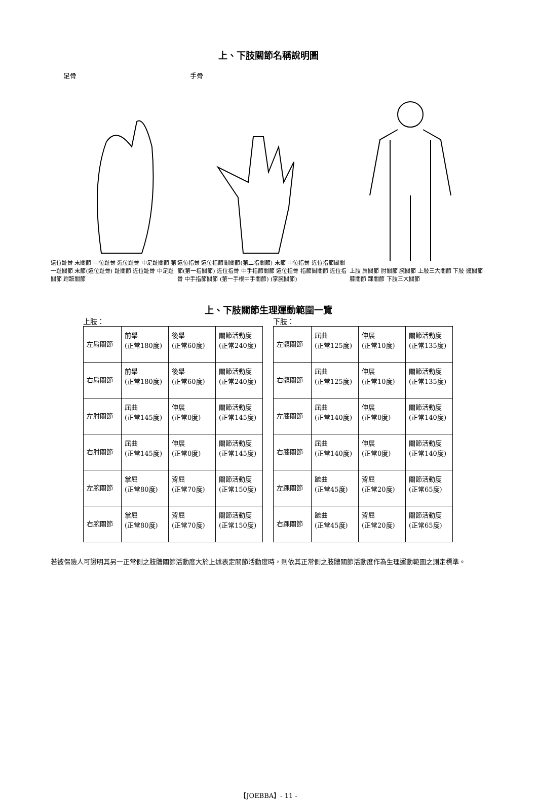上、下肢關節名稱說明圖
足骨 手骨
遠位趾骨 末關節 中位趾骨 近位趾骨 中足趾關節 第一趾關節 末節(遠位趾骨) 趾關節 近位趾骨 中足趾關節 跗蹠關節
遠位指骨 遠位指節間關節(第二指關節) 末節 中位指骨 近位指節間關節(第一指關節) 近位指骨 中手指節關節 遠位指骨 指節間關節 近位指骨 中手指節關節 (第一手根中手關節) (掌腕關節)
上肢 肩關節 肘關節 腕關節 上肢三大關節 下肢 髖關節 膝關節 踝關節 下肢三大關節
上、下肢關節生理運動範圍一覽
上肢：
| 左肩關節 | 前舉 (正常180度) | 後舉 (正常60度) | 關節活動度 (正常240度) |
| 右肩關節 | 前舉 (正常180度) | 後舉 (正常60度) | 關節活動度 (正常240度) |
| 左肘關節 | 屈曲 (正常145度) | 伸展 (正常0度) | 關節活動度 (正常145度) |
| 右肘關節 | 屈曲 (正常145度) | 伸展 (正常0度) | 關節活動度 (正常145度) |
| 左腕關節 | 掌屈 (正常80度) | 背屈 (正常70度) | 關節活動度 (正常150度) |
| 右腕關節 | 掌屈 (正常80度) | 背屈 (正常70度) | 關節活動度 (正常150度) |
下肢：
| 左髖關節 | 屈曲 (正常125度) | 伸展 (正常10度) | 關節活動度 (正常135度) |
| 右髖關節 | 屈曲 (正常125度) | 伸展 (正常10度) | 關節活動度 (正常135度) |
| 左膝關節 | 屈曲 (正常140度) | 伸展 (正常0度) | 關節活動度 (正常140度) |
| 右膝關節 | 屈曲 (正常140度) | 伸展 (正常0度) | 關節活動度 (正常140度) |
| 左踝關節 | 蹠曲 (正常45度) | 背屈 (正常20度) | 關節活動度 (正常65度) |
| 右踝關節 | 蹠曲 (正常45度) | 背屈 (正常20度) | 關節活動度 (正常65度) |
若被保險人可證明其另一正常側之肢體關節活動度大於上述表定關節活動度時，則依其正常側之肢體關節活動度作為生理運動範圍之測定標準。
【JOEBBA】- 11 -